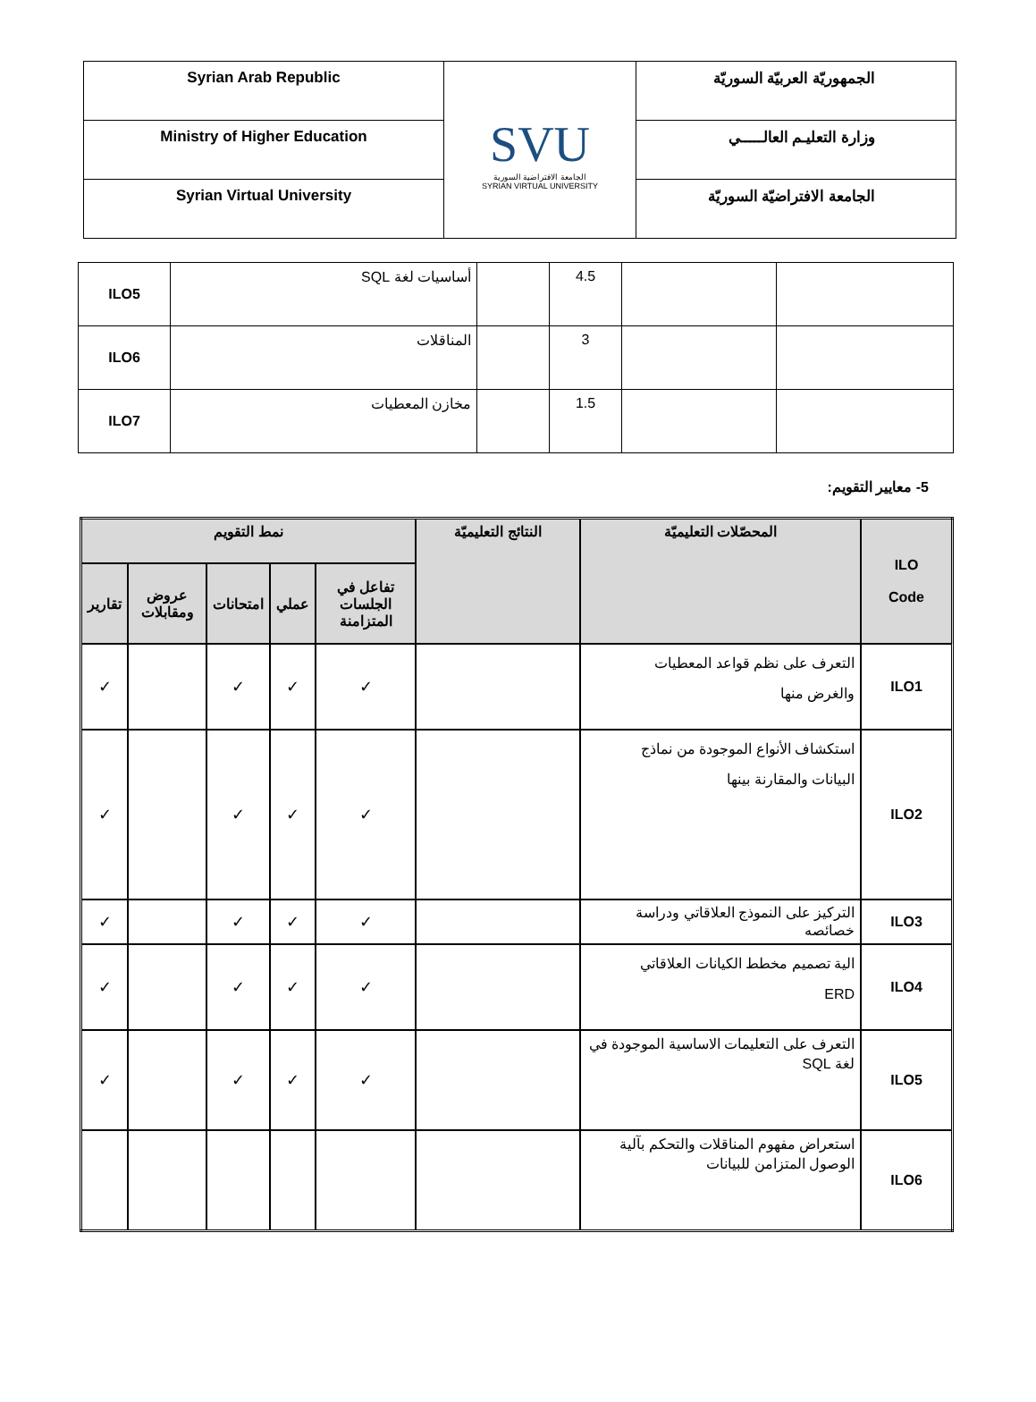| Syrian Arab Republic | SVU الجامعة الافتراضية السورية SYRIAN VIRTUAL UNIVERSITY | الجمهوريّة العربيّة السوريّة |
| Ministry of Higher Education | | وزارة التعليـم العالـــــي |
| Syrian Virtual University | | الجامعة الافتراضيّة السوريّة |
| ILO5 | أساسيات لغة SQL | | 4.5 | | |
| ILO6 | المناقلات | | 3 | | |
| ILO7 | مخازن المعطيات | | 1.5 | | |
5- معايير التقويم:
| ILO Code | المحصّلات التعليميّة | النتائج التعليميّة | نمط التقويم | | | | |
| --- | --- | --- | --- | --- | --- | --- | --- |
| | | | تفاعل في الجلسات المتزامنة | عملي | امتحانات | عروض ومقابلات | تقارير |
| ILO1 | التعرف على نظم قواعد المعطيات والغرض منها | | ✓ | ✓ | ✓ | | ✓ |
| ILO2 | استكشاف الأنواع الموجودة من نماذج البيانات والمقارنة بينها | | ✓ | ✓ | ✓ | | ✓ |
| ILO3 | التركيز على النموذج العلاقاتي ودراسة خصائصه | | ✓ | ✓ | ✓ | | ✓ |
| ILO4 | الية تصميم مخطط الكيانات العلاقاتي ERD | | ✓ | ✓ | ✓ | | ✓ |
| ILO5 | التعرف على التعليمات الاساسية الموجودة في لغة SQL | | ✓ | ✓ | ✓ | | ✓ |
| ILO6 | استعراض مفهوم المناقلات والتحكم بآلية الوصول المتزامن للبيانات | | | | | | |